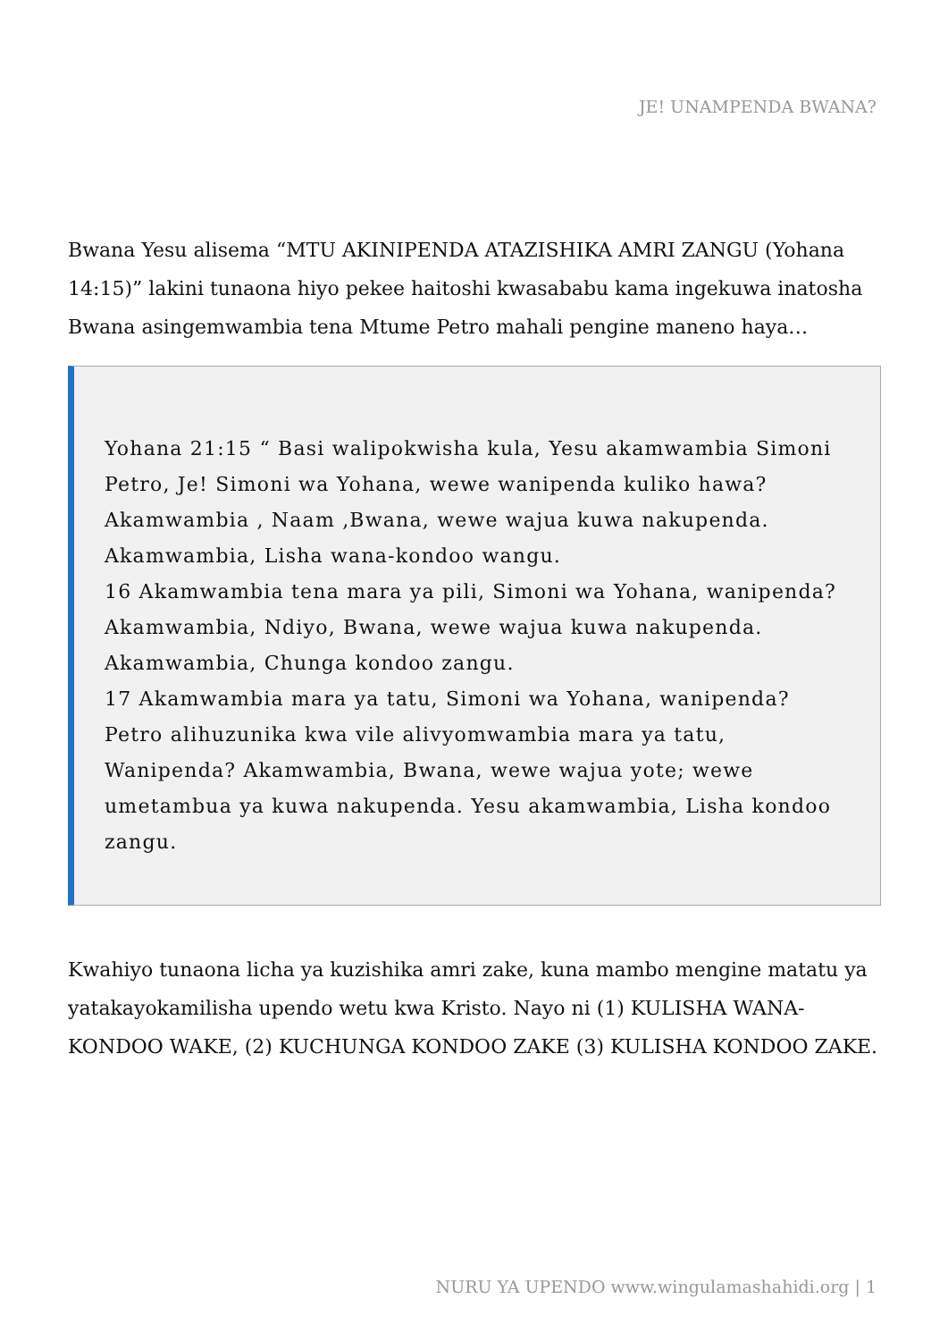JE! UNAMPENDA BWANA?
Bwana Yesu alisema “MTU AKINIPENDA ATAZISHIKA AMRI ZANGU (Yohana 14:15)” lakini tunaona hiyo pekee haitoshi kwasababu kama ingekuwa inatosha Bwana asingemwambia tena Mtume Petro mahali pengine maneno haya…
Yohana 21:15 “ Basi walipokwisha kula, Yesu akamwambia Simoni Petro, Je! Simoni wa Yohana, wewe wanipenda kuliko hawa? Akamwambia , Naam ,Bwana, wewe wajua kuwa nakupenda. Akamwambia, Lisha wana-kondoo wangu.
16 Akamwambia tena mara ya pili, Simoni wa Yohana, wanipenda? Akamwambia, Ndiyo, Bwana, wewe wajua kuwa nakupenda. Akamwambia, Chunga kondoo zangu.
17 Akamwambia mara ya tatu, Simoni wa Yohana, wanipenda? Petro alihuzunika kwa vile alivyomwambia mara ya tatu, Wanipenda? Akamwambia, Bwana, wewe wajua yote; wewe umetambua ya kuwa nakupenda. Yesu akamwambia, Lisha kondoo zangu.
Kwahiyo tunaona licha ya kuzishika amri zake, kuna mambo mengine matatu ya yatakayokamilisha upendo wetu kwa Kristo. Nayo ni (1) KULISHA WANA-KONDOO WAKE, (2) KUCHUNGA KONDOO ZAKE (3) KULISHA KONDOO ZAKE.
NURU YA UPENDO www.wingulamashahidi.org | 1